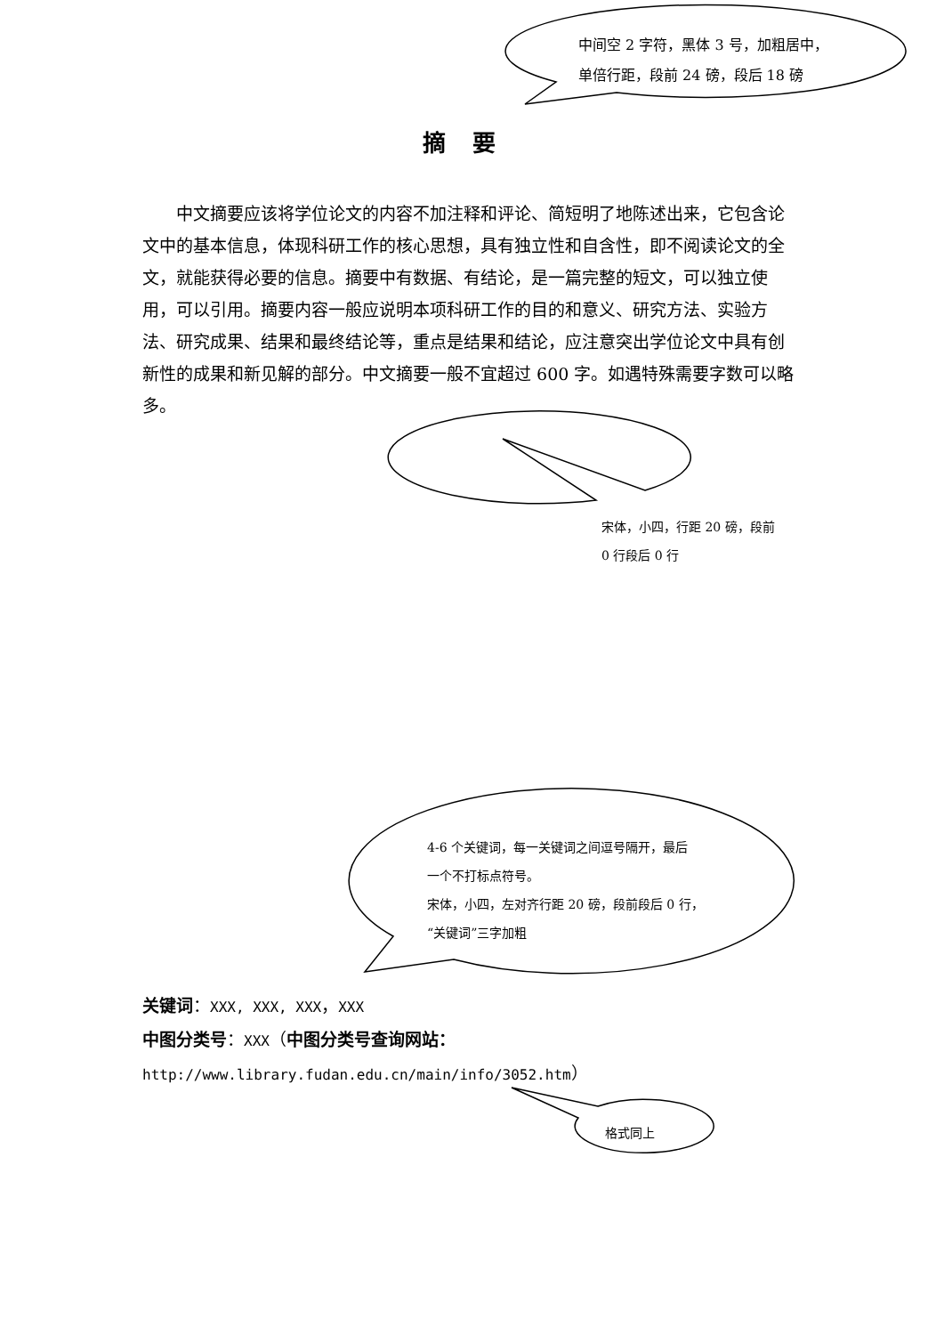中间空 2 字符，黑体 3 号，加粗居中，
单倍行距，段前 24 磅，段后 18 磅
摘要
中文摘要应该将学位论文的内容不加注释和评论、简短明了地陈述出来，它包含论文中的基本信息，体现科研工作的核心思想，具有独立性和自含性，即不阅读论文的全文，就能获得必要的信息。摘要中有数据、有结论，是一篇完整的短文，可以独立使用，可以引用。摘要内容一般应说明本项科研工作的目的和意义、研究方法、实验方法、研究成果、结果和最终结论等，重点是结果和结论，应注意突出学位论文中具有创新性的成果和新见解的部分。中文摘要一般不宜超过 600 字。如遇特殊需要字数可以略多。
宋体，小四，行距 20 磅，段前
0 行段后 0 行
4-6 个关键词，每一关键词之间逗号隔开，最后
一个不打标点符号。
宋体，小四，左对齐行距 20 磅，段前段后 0 行，
“关键词”三字加粗
关键词：XXX, XXX, XXX，XXX
中图分类号：XXX（中图分类号查询网站：
http://www.library.fudan.edu.cn/main/info/3052.htm）
格式同上